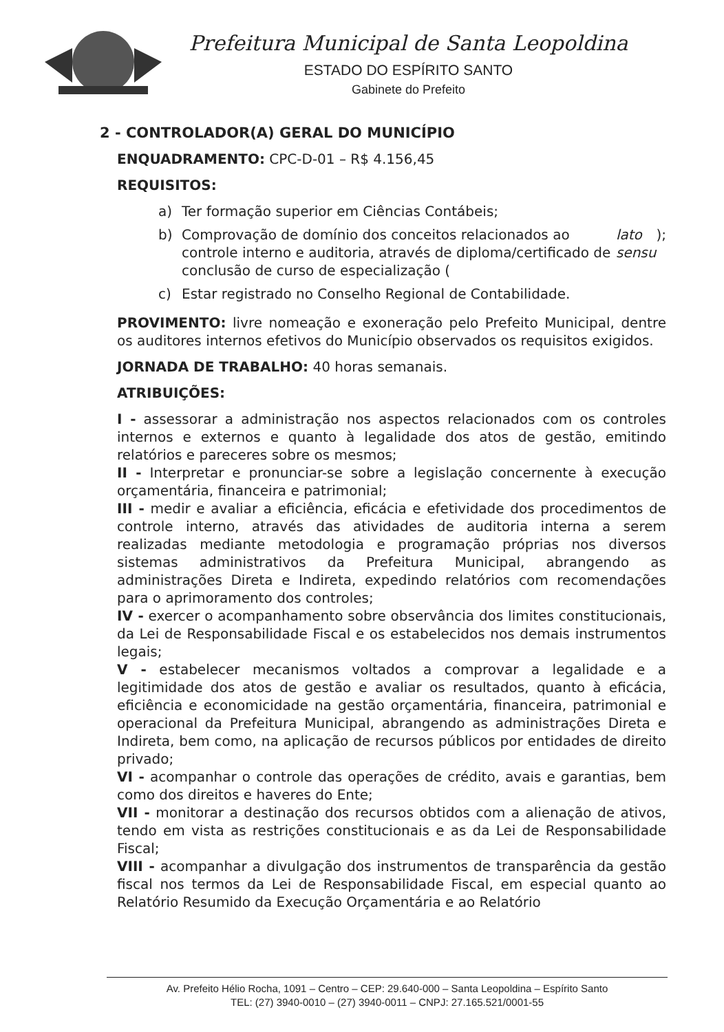Prefeitura Municipal de Santa Leopoldina
ESTADO DO ESPÍRITO SANTO
Gabinete do Prefeito
2 - CONTROLADOR(A) GERAL DO MUNICÍPIO
ENQUADRAMENTO: CPC-D-01 – R$ 4.156,45
REQUISITOS:
a) Ter formação superior em Ciências Contábeis;
b) Comprovação de domínio dos conceitos relacionados ao controle interno e auditoria, através de diploma/certificado de conclusão de curso de especialização (lato sensu);
c) Estar registrado no Conselho Regional de Contabilidade.
PROVIMENTO: livre nomeação e exoneração pelo Prefeito Municipal, dentre os auditores internos efetivos do Município observados os requisitos exigidos.
JORNADA DE TRABALHO: 40 horas semanais.
ATRIBUIÇÕES:
I - assessorar a administração nos aspectos relacionados com os controles internos e externos e quanto à legalidade dos atos de gestão, emitindo relatórios e pareceres sobre os mesmos;
II - Interpretar e pronunciar-se sobre a legislação concernente à execução orçamentária, financeira e patrimonial;
III - medir e avaliar a eficiência, eficácia e efetividade dos procedimentos de controle interno, através das atividades de auditoria interna a serem realizadas mediante metodologia e programação próprias nos diversos sistemas administrativos da Prefeitura Municipal, abrangendo as administrações Direta e Indireta, expedindo relatórios com recomendações para o aprimoramento dos controles;
IV - exercer o acompanhamento sobre observância dos limites constitucionais, da Lei de Responsabilidade Fiscal e os estabelecidos nos demais instrumentos legais;
V - estabelecer mecanismos voltados a comprovar a legalidade e a legitimidade dos atos de gestão e avaliar os resultados, quanto à eficácia, eficiência e economicidade na gestão orçamentária, financeira, patrimonial e operacional da Prefeitura Municipal, abrangendo as administrações Direta e Indireta, bem como, na aplicação de recursos públicos por entidades de direito privado;
VI - acompanhar o controle das operações de crédito, avais e garantias, bem como dos direitos e haveres do Ente;
VII - monitorar a destinação dos recursos obtidos com a alienação de ativos, tendo em vista as restrições constitucionais e as da Lei de Responsabilidade Fiscal;
VIII - acompanhar a divulgação dos instrumentos de transparência da gestão fiscal nos termos da Lei de Responsabilidade Fiscal, em especial quanto ao Relatório Resumido da Execução Orçamentária e ao Relatório
Av. Prefeito Hélio Rocha, 1091 – Centro – CEP: 29.640-000 – Santa Leopoldina – Espírito Santo
TEL: (27) 3940-0010 – (27) 3940-0011 – CNPJ: 27.165.521/0001-55